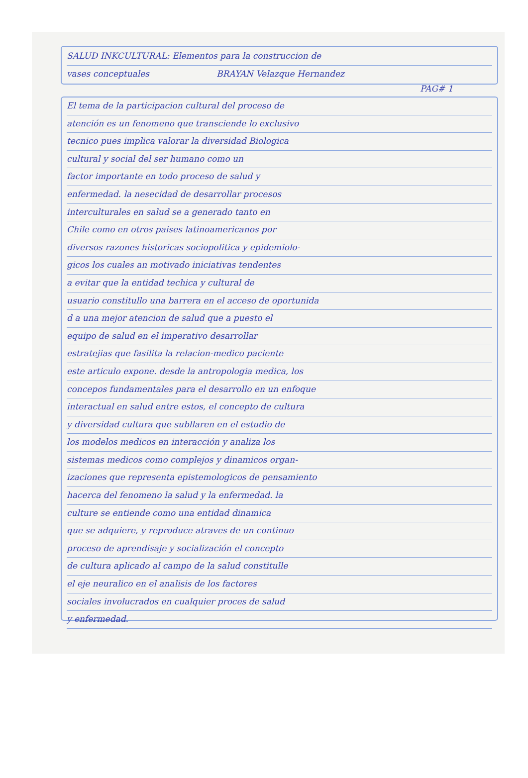SALUD INKCULTURAL: Elementos para la construccion de
vases conceptuales BRAYAN Velazque Hernandez
PAG# 1
El tema de la participacion cultural del proceso de
atención es un fenomeno que transciende lo exclusivo
tecnico pues implica valorar la diversidad Biologica
cultural y social del ser humano como un
factor importante en todo proceso de salud y
enfermedad. la nesecidad de desarrollar procesos
interculturales en salud se a generado tanto en
Chile como en otros paises latinoamericanos por
diversos razones historicas sociopolitica y epidemiolo-
gicos los cuales an motivado iniciativas tendentes
a evitar que la entidad techica y cultural de
usuario constitullo una barrera en el acceso de oportunida
d a una mejor atencion de salud que a puesto el
equipo de salud en el imperativo desarrollar
estratejias que fasilita la relacion-medico paciente
este articulo expone. desde la antropologia medica, los
concepos fundamentales para el desarrollo en un enfoque
interactual en salud entre estos, el concepto de cultura
y diversidad cultura que subllaren en el estudio de
los modelos medicos en interacción y analiza los
sistemas medicos como complejos y dinamicos organ-
izaciones que representa epistemologicos de pensamiento
hacerca del fenomeno la salud y la enfermedad. la
culture se entiende como una entidad dinamica
que se adquiere, y reproduce atraves de un continuo
proceso de aprendisaje y socialización el concepto
de cultura aplicado al campo de la salud constitulle
el eje neuralico en el analisis de los factores
sociales involucrados en cualquier proces de salud
y enfermedad.